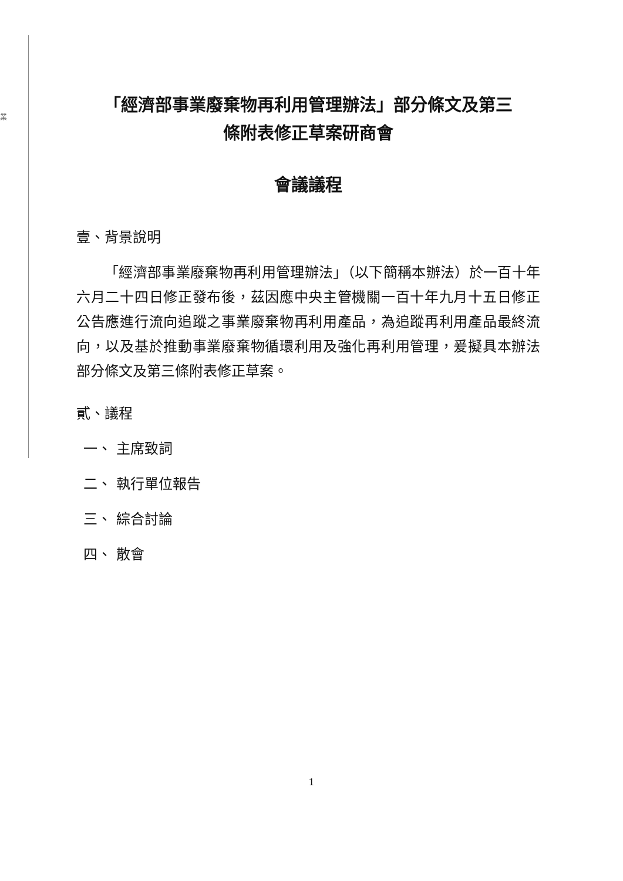業
「經濟部事業廢棄物再利用管理辦法」部分條文及第三
條附表修正草案研商會
會議議程
壹、背景說明
「經濟部事業廢棄物再利用管理辦法」（以下簡稱本辦法）於一百十年六月二十四日修正發布後，茲因應中央主管機關一百十年九月十五日修正公告應進行流向追蹤之事業廢棄物再利用產品，為追蹤再利用產品最終流向，以及基於推動事業廢棄物循環利用及強化再利用管理，爰擬具本辦法部分條文及第三條附表修正草案。
貳、議程
一、 主席致詞
二、 執行單位報告
三、 綜合討論
四、 散會
1